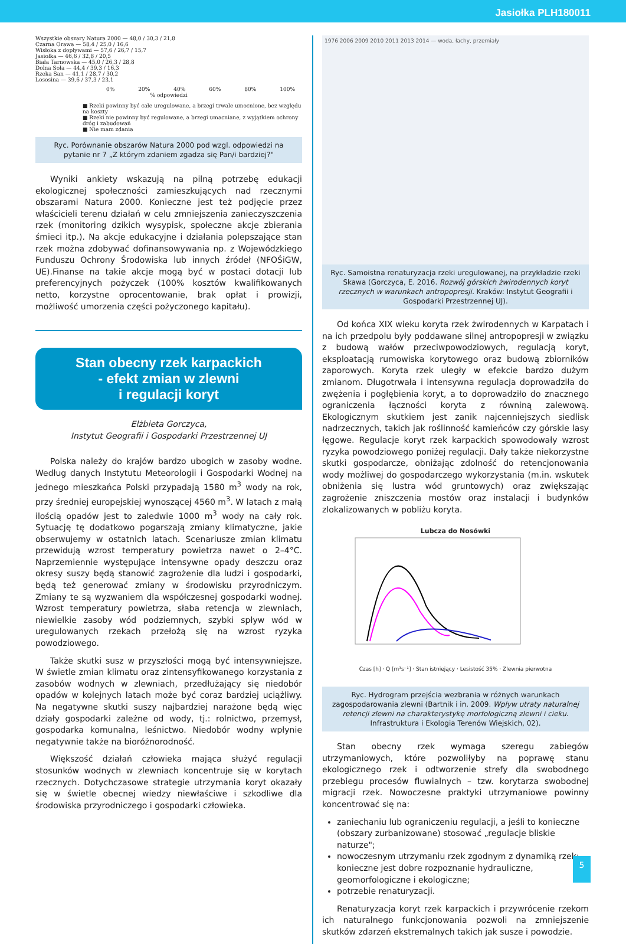Jasiołka PLH180011
Wszystkie obszary Natura 2000 — 48,0 / 30,3 / 21,8
Czarna Orawa — 58,4 / 25,0 / 16,6
Wisłoka z dopływami — 57,6 / 26,7 / 15,7
Jasiołka — 46,6 / 32,8 / 20,5
Biała Tarnowska — 45,0 / 26,3 / 28,8
Dolna Soła — 44,4 / 39,3 / 16,3
Rzeka San — 41,1 / 28,7 / 30,2
Lososina — 39,6 / 37,3 / 23,1
0% 20% 40% 60% 80% 100%
% odpowiedzi
■ Rzeki powinny być całe uregulowane, a brzegi trwale umocnione, bez względu na koszty
■ Rzeki nie powinny być regulowane, a brzegi umacniane, z wyjątkiem ochrony dróg i zabudowań
■ Nie mam zdania
Ryc. Porównanie obszarów Natura 2000 pod wzgl. odpowiedzi na pytanie nr 7 „Z którym zdaniem zgadza się Pan/i bardziej?"
Wyniki ankiety wskazują na pilną potrzebę edukacji ekologicznej społeczności zamieszkujących nad rzecznymi obszarami Natura 2000. Konieczne jest też podjęcie przez właścicieli terenu działań w celu zmniejszenia zanieczyszczenia rzek (monitoring dzikich wysypisk, społeczne akcje zbierania śmieci itp.). Na akcje edukacyjne i działania polepszające stan rzek można zdobywać dofinansowywania np. z Wojewódzkiego Funduszu Ochrony Środowiska lub innych źródeł (NFOŚiGW, UE).Finanse na takie akcje mogą być w postaci dotacji lub preferencyjnych pożyczek (100% kosztów kwalifikowanych netto, korzystne oprocentowanie, brak opłat i prowizji, możliwość umorzenia części pożyczonego kapitału).
Stan obecny rzek karpackich
- efekt zmian w zlewni
i regulacji koryt
Elżbieta Gorczyca,
Instytut Geografii i Gospodarki Przestrzennej UJ
Polska należy do krajów bardzo ubogich w zasoby wodne. Według danych Instytutu Meteorologii i Gospodarki Wodnej na jednego mieszkańca Polski przypadają 1580 m<sup>3</sup> wody na rok, przy średniej europejskiej wynoszącej 4560 m<sup>3</sup>. W latach z małą ilością opadów jest to zaledwie 1000 m<sup>3</sup> wody na cały rok. Sytuację tę dodatkowo pogarszają zmiany klimatyczne, jakie obserwujemy w ostatnich latach. Scenariusze zmian klimatu przewidują wzrost temperatury powietrza nawet o 2–4°C. Naprzemiennie występujące intensywne opady deszczu oraz okresy suszy będą stanowić zagrożenie dla ludzi i gospodarki, będą też generować zmiany w środowisku przyrodniczym. Zmiany te są wyzwaniem dla współczesnej gospodarki wodnej. Wzrost temperatury powietrza, słaba retencja w zlewniach, niewielkie zasoby wód podziemnych, szybki spływ wód w uregulowanych rzekach przełożą się na wzrost ryzyka powodziowego.
Także skutki susz w przyszłości mogą być intensywniejsze. W świetle zmian klimatu oraz zintensyfikowanego korzystania z zasobów wodnych w zlewniach, przedłużający się niedobór opadów w kolejnych latach może być coraz bardziej uciążliwy. Na negatywne skutki suszy najbardziej narażone będą więc działy gospodarki zależne od wody, tj.: rolnictwo, przemysł, gospodarka komunalna, leśnictwo. Niedobór wodny wpłynie negatywnie także na bioróżnorodność.
Większość działań człowieka mająca służyć regulacji stosunków wodnych w zlewniach koncentruje się w korytach rzecznych. Dotychczasowe strategie utrzymania koryt okazały się w świetle obecnej wiedzy niewłaściwe i szkodliwe dla środowiska przyrodniczego i gospodarki człowieka.
1976 2006 2009 2010 2011 2013 2014 — woda, łachy, przemiały
Ryc. Samoistna renaturyzacja rzeki uregulowanej, na przykładzie rzeki Skawa (Gorczyca, E. 2016. Rozwój górskich żwirodennych koryt rzecznych w warunkach antropopresji. Kraków: Instytut Geografii i Gospodarki Przestrzennej UJ).
Od końca XIX wieku koryta rzek żwirodennych w Karpatach i na ich przedpolu były poddawane silnej antropopresji w związku z budową wałów przeciwpowodziowych, regulacją koryt, eksploatacją rumowiska korytowego oraz budową zbiorników zaporowych. Koryta rzek uległy w efekcie bardzo dużym zmianom. Długotrwała i intensywna regulacja doprowadziła do zwężenia i pogłębienia koryt, a to doprowadziło do znacznego ograniczenia łączności koryta z równiną zalewową. Ekologicznym skutkiem jest zanik najcenniejszych siedlisk nadrzecznych, takich jak roślinność kamieńców czy górskie lasy łęgowe. Regulacje koryt rzek karpackich spowodowały wzrost ryzyka powodziowego poniżej regulacji. Dały także niekorzystne skutki gospodarcze, obniżając zdolność do retencjonowania wody możliwej do gospodarczego wykorzystania (m.in. wskutek obniżenia się lustra wód gruntowych) oraz zwiększając zagrożenie zniszczenia mostów oraz instalacji i budynków zlokalizowanych w pobliżu koryta.
Lubcza do Nosówki
Czas [h] · Q [m³s⁻¹] · Stan istniejący · Lesistość 35% · Zlewnia pierwotna
Ryc. Hydrogram przejścia wezbrania w różnych warunkach zagospodarowania zlewni (Bartnik i in. 2009. Wpływ utraty naturalnej retencji zlewni na charakterystykę morfologiczną zlewni i cieku. Infrastruktura i Ekologia Terenów Wiejskich, 02).
Stan obecny rzek wymaga szeregu zabiegów utrzymaniowych, które pozwoliłyby na poprawę stanu ekologicznego rzek i odtworzenie strefy dla swobodnego przebiegu procesów fluwialnych – tzw. korytarza swobodnej migracji rzek. Nowoczesne praktyki utrzymaniowe powinny koncentrować się na:
zaniechaniu lub ograniczeniu regulacji, a jeśli to konieczne (obszary zurbanizowane) stosować „regulacje bliskie naturze";
nowoczesnym utrzymaniu rzek zgodnym z dynamiką rzek; konieczne jest dobre rozpoznanie hydrauliczne, geomorfologiczne i ekologiczne;
potrzebie renaturyzacji.
Renaturyzacja koryt rzek karpackich i przywrócenie rzekom ich naturalnego funkcjonowania pozwoli na zmniejszenie skutków zdarzeń ekstremalnych takich jak susze i powodzie.
5